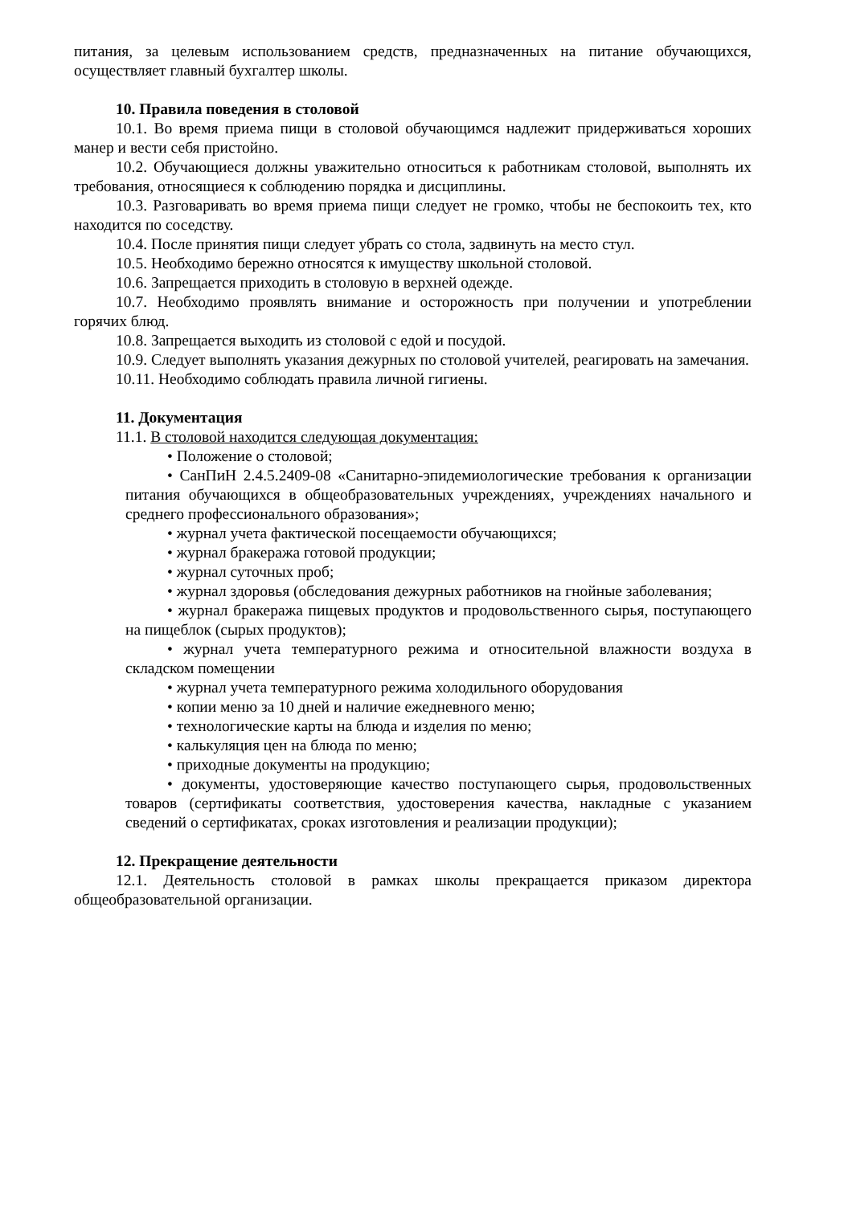питания, за целевым использованием средств, предназначенных на питание обучающихся, осуществляет главный бухгалтер школы.
10. Правила поведения в столовой
10.1. Во время приема пищи в столовой обучающимся надлежит придерживаться хороших манер и вести себя пристойно.
10.2. Обучающиеся должны уважительно относиться к работникам столовой, выполнять их требования, относящиеся к соблюдению порядка и дисциплины.
10.3. Разговаривать во время приема пищи следует не громко, чтобы не беспокоить тех, кто находится по соседству.
10.4. После принятия пищи следует убрать со стола, задвинуть на место стул.
10.5. Необходимо бережно относятся к имуществу школьной столовой.
10.6. Запрещается приходить в столовую в верхней одежде.
10.7. Необходимо проявлять внимание и осторожность при получении и употреблении горячих блюд.
10.8. Запрещается выходить из столовой с едой и посудой.
10.9. Следует выполнять указания дежурных по столовой учителей, реагировать на замечания.
10.11. Необходимо соблюдать правила личной гигиены.
11. Документация
11.1. В столовой находится следующая документация:
• Положение о столовой;
• СанПиН 2.4.5.2409-08 «Санитарно-эпидемиологические требования к организации питания обучающихся в общеобразовательных учреждениях, учреждениях начального и среднего профессионального образования»;
• журнал учета фактической посещаемости обучающихся;
• журнал бракеража готовой продукции;
• журнал суточных проб;
• журнал здоровья (обследования дежурных работников на гнойные заболевания;
• журнал бракеража пищевых продуктов и продовольственного сырья, поступающего на пищеблок (сырых продуктов);
• журнал учета температурного режима и относительной влажности воздуха в складском помещении
• журнал учета температурного режима холодильного оборудования
• копии меню за 10 дней и наличие ежедневного меню;
• технологические карты на блюда и изделия по меню;
• калькуляция цен на блюда по меню;
• приходные документы на продукцию;
• документы, удостоверяющие качество поступающего сырья, продовольственных товаров (сертификаты соответствия, удостоверения качества, накладные с указанием сведений о сертификатах, сроках изготовления и реализации продукции);
12. Прекращение деятельности
12.1. Деятельность столовой в рамках школы прекращается приказом директора общеобразовательной организации.